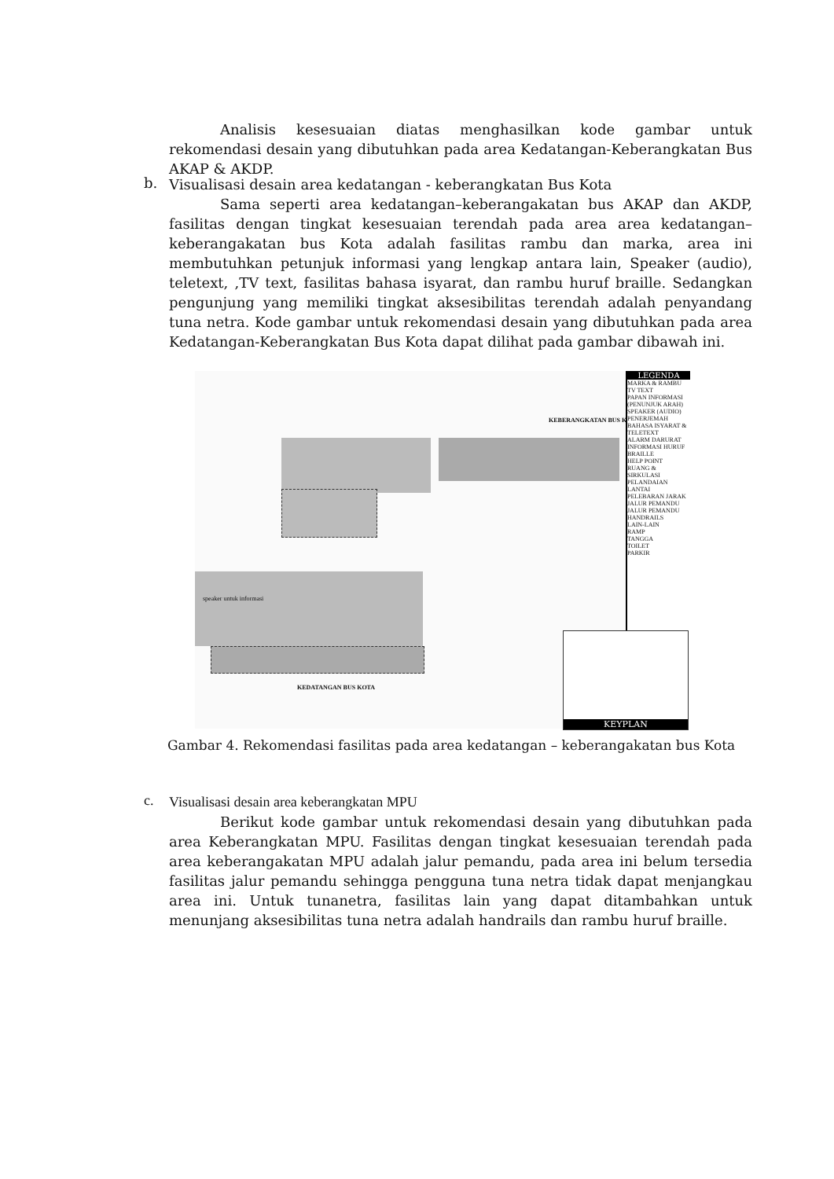Analisis kesesuaian diatas menghasilkan kode gambar untuk rekomendasi desain yang dibutuhkan pada area Kedatangan-Keberangkatan Bus AKAP & AKDP.
b. Visualisasi desain area kedatangan - keberangkatan Bus Kota
Sama seperti area kedatangan–keberangakatan bus AKAP dan AKDP, fasilitas dengan tingkat kesesuaian terendah pada area area kedatangan–keberangakatan bus Kota adalah fasilitas rambu dan marka, area ini membutuhkan petunjuk informasi yang lengkap antara lain, Speaker (audio), teletext, ,TV text, fasilitas bahasa isyarat, dan rambu huruf braille. Sedangkan pengunjung yang memiliki tingkat aksesibilitas terendah adalah penyandang tuna netra. Kode gambar untuk rekomendasi desain yang dibutuhkan pada area Kedatangan-Keberangkatan Bus Kota dapat dilihat pada gambar dibawah ini.
speaker untuk informasi
KEBERANGKATAN BUS KOTA
KEDATANGAN BUS KOTA
LEGENDA
MARKA & RAMBU
TV TEXT
PAPAN INFORMASI (PENUNJUK ARAH)
SPEAKER (AUDIO)
PENERJEMAH BAHASA ISYARAT & TELETEXT
ALARM DARURAT
INFORMASI HURUF BRAILLE
HELP POINT
RUANG & SIRKULASI
PELANDAIAN LANTAI
PELEBARAN JARAK
JALUR PEMANDU
JALUR PEMANDU
HANDRAILS
LAIN-LAIN
RAMP
TANGGA
TOILET
PARKIR
KEYPLAN
Gambar 4. Rekomendasi fasilitas pada area kedatangan – keberangakatan bus Kota
c. Visualisasi desain area keberangkatan MPU
Berikut kode gambar untuk rekomendasi desain yang dibutuhkan pada area Keberangkatan MPU. Fasilitas dengan tingkat kesesuaian terendah pada area keberangakatan MPU adalah jalur pemandu, pada area ini belum tersedia fasilitas jalur pemandu sehingga pengguna tuna netra tidak dapat menjangkau area ini. Untuk tunanetra, fasilitas lain yang dapat ditambahkan untuk menunjang aksesibilitas tuna netra adalah handrails dan rambu huruf braille.